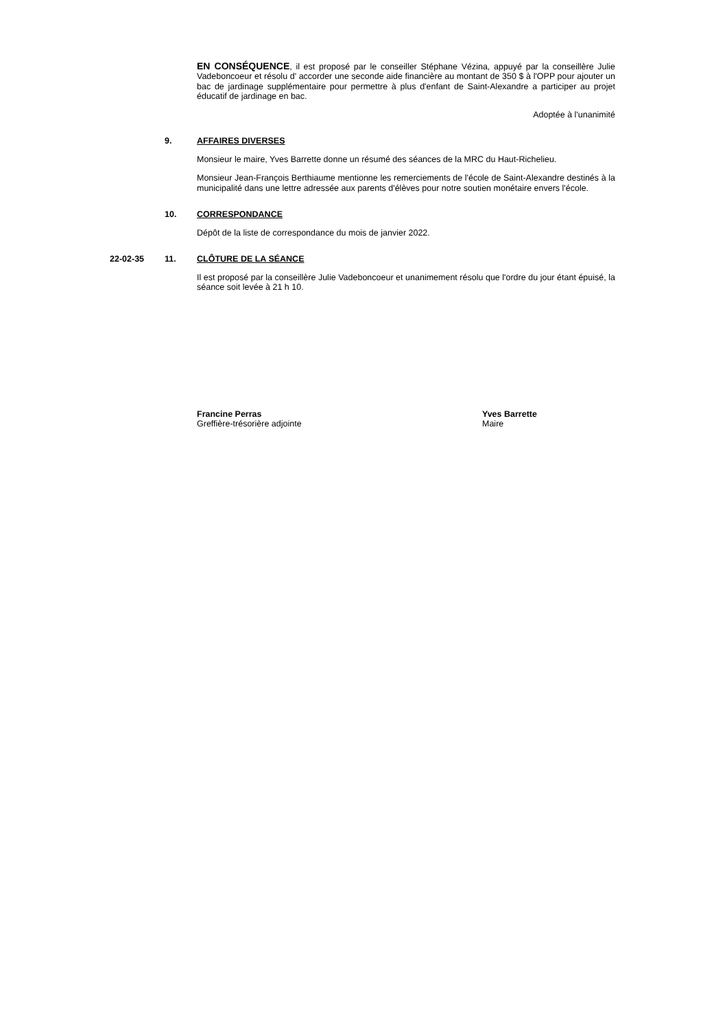EN CONSÉQUENCE, il est proposé par le conseiller Stéphane Vézina, appuyé par la conseillère Julie Vadeboncoeur et résolu d' accorder une seconde aide financière au montant de 350 $ à l'OPP pour ajouter un bac de jardinage supplémentaire pour permettre à plus d'enfant de Saint-Alexandre a participer au projet éducatif de jardinage en bac.
Adoptée à l'unanimité
9. AFFAIRES DIVERSES
Monsieur le maire, Yves Barrette donne un résumé des séances de la MRC du Haut-Richelieu.
Monsieur Jean-François Berthiaume mentionne les remerciements de l'école de Saint-Alexandre destinés à la municipalité dans une lettre adressée aux parents d'élèves pour notre soutien monétaire envers l'école.
10. CORRESPONDANCE
Dépôt de la liste de correspondance du mois de janvier 2022.
22-02-35 11. CLÔTURE DE LA SÉANCE
Il est proposé par la conseillère Julie Vadeboncoeur et unanimement résolu que l'ordre du jour étant épuisé, la séance soit levée à 21 h 10.
Francine Perras
Greffière-trésorière adjointe
Yves Barrette
Maire